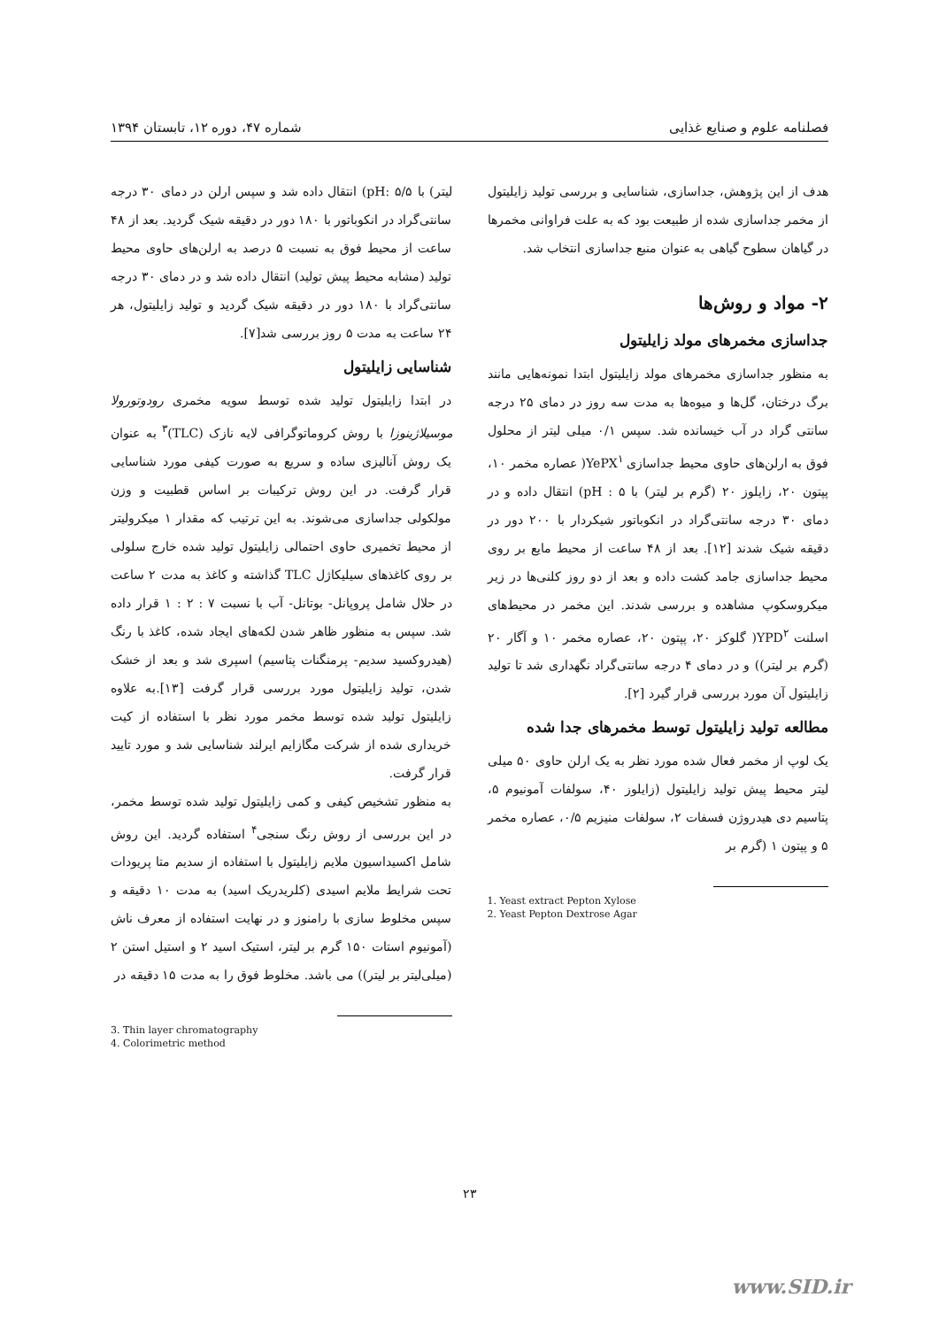فصلنامه علوم و صنایع غذایی شماره ۴۷، دوره ۱۲، تابستان ۱۳۹۴
هدف از این پژوهش، جداسازی، شناسایی و بررسی تولید زایلیتول از مخمر جداسازی شده از طبیعت بود که به علت فراوانی مخمرها در گیاهان سطوح گیاهی به عنوان منبع جداسازی انتخاب شد.
۲- مواد و روش‌ها
جداسازی مخمرهای مولد زایلیتول
به منظور جداسازی مخمرهای مولد زایلیتول ابتدا نمونه‌هایی مانند برگ درختان، گل‌ها و میوه‌ها به مدت سه روز در دمای ۲۵ درجه سانتی گراد در آب خیسانده شد. سپس ۰/۱ میلی لیتر از محلول فوق به ارلن‌های حاوی محیط جداسازی YePX<sup>۱</sup>( عصاره مخمر ۱۰، پپتون ۲۰، زایلوز ۲۰ (گرم بر لیتر) با pH : ۵) انتقال داده و در دمای ۳۰ درجه سانتی‌گراد در انکوباتور شیکردار با ۲۰۰ دور در دقیقه شیک شدند [۱۲]. بعد از ۴۸ ساعت از محیط مایع بر روی محیط جداسازی جامد کشت داده و بعد از دو روز کلنی‌ها در زیر میکروسکوپ مشاهده و بررسی شدند. این مخمر در محیط‌های اسلنت YPD<sup>۲</sup>( گلوکز ۲۰، پپتون ۲۰، عصاره مخمر ۱۰ و آگار ۲۰ (گرم بر لیتر)) و در دمای ۴ درجه سانتی‌گراد نگهداری شد تا تولید زایلیتول آن مورد بررسی قرار گیرد [۲].
مطالعه تولید زایلیتول توسط مخمرهای جدا شده
یک لوپ از مخمر فعال شده مورد نظر به یک ارلن حاوی ۵۰ میلی لیتر محیط پیش تولید زایلیتول (زایلوز ۴۰، سولفات آمونیوم ۵، پتاسیم دی هیدروژن فسفات ۲، سولفات منیزیم ۰/۵، عصاره مخمر ۵ و پپتون ۱ (گرم بر
1. Yeast extract Pepton Xylose
2. Yeast Pepton Dextrose Agar
لیتر) با pH: ۵/۵) انتقال داده شد و سپس ارلن در دمای ۳۰ درجه سانتی‌گراد در انکوباتور با ۱۸۰ دور در دقیقه شیک گردید. بعد از ۴۸ ساعت از محیط فوق به نسبت ۵ درصد به ارلن‌های حاوی محیط تولید (مشابه محیط پیش تولید) انتقال داده شد و در دمای ۳۰ درجه سانتی‌گراد با ۱۸۰ دور در دقیقه شیک گردید و تولید زایلیتول، هر ۲۴ ساعت به مدت ۵ روز بررسی شد[۷].
شناسایی زایلیتول
در ابتدا زایلیتول تولید شده توسط سویه مخمری رودوتورولا موسیلاژینوزا با روش کروماتوگرافی لایه نازک (TLC)<sup>۳</sup> به عنوان یک روش آنالیزی ساده و سریع به صورت کیفی مورد شناسایی قرار گرفت. در این روش ترکیبات بر اساس قطبیت و وزن مولکولی جداسازی می‌شوند. به این ترتیب که مقدار ۱ میکرولیتر از محیط تخمیری حاوی احتمالی زایلیتول تولید شده خارج سلولی بر روی کاغذهای سیلیکاژل TLC گذاشته و کاغذ به مدت ۲ ساعت در حلال شامل پروپانل- بوتانل- آب با نسبت ۷ : ۲ : ۱ قرار داده شد. سپس به منظور ظاهر شدن لکه‌های ایجاد شده، کاغذ با رنگ (هیدروکسید سدیم- پرمنگنات پتاسیم) اسپری شد و بعد از خشک شدن، تولید زایلیتول مورد بررسی قرار گرفت [۱۳].به علاوه زایلیتول تولید شده توسط مخمر مورد نظر با استفاده از کیت خریداری شده از شرکت مگازایم ایرلند شناسایی شد و مورد تایید قرار گرفت.
به منظور تشخیص کیفی و کمی زایلیتول تولید شده توسط مخمر، در این بررسی از روش رنگ سنجی<sup>۴</sup> استفاده گردید. این روش شامل اکسیداسیون ملایم زایلیتول با استفاده از سدیم متا پریودات تحت شرایط ملایم اسیدی (کلریدریک اسید) به مدت ۱۰ دقیقه و سپس مخلوط سازی با رامنوز و در نهایت استفاده از معرف ناش (آمونیوم استات ۱۵۰ گرم بر لیتر، استیک اسید ۲ و استیل استن ۲ (میلی‌لیتر بر لیتر)) می باشد. مخلوط فوق را به مدت ۱۵ دقیقه در
3. Thin layer chromatography
4. Colorimetric method
۲۳
www.SID.ir